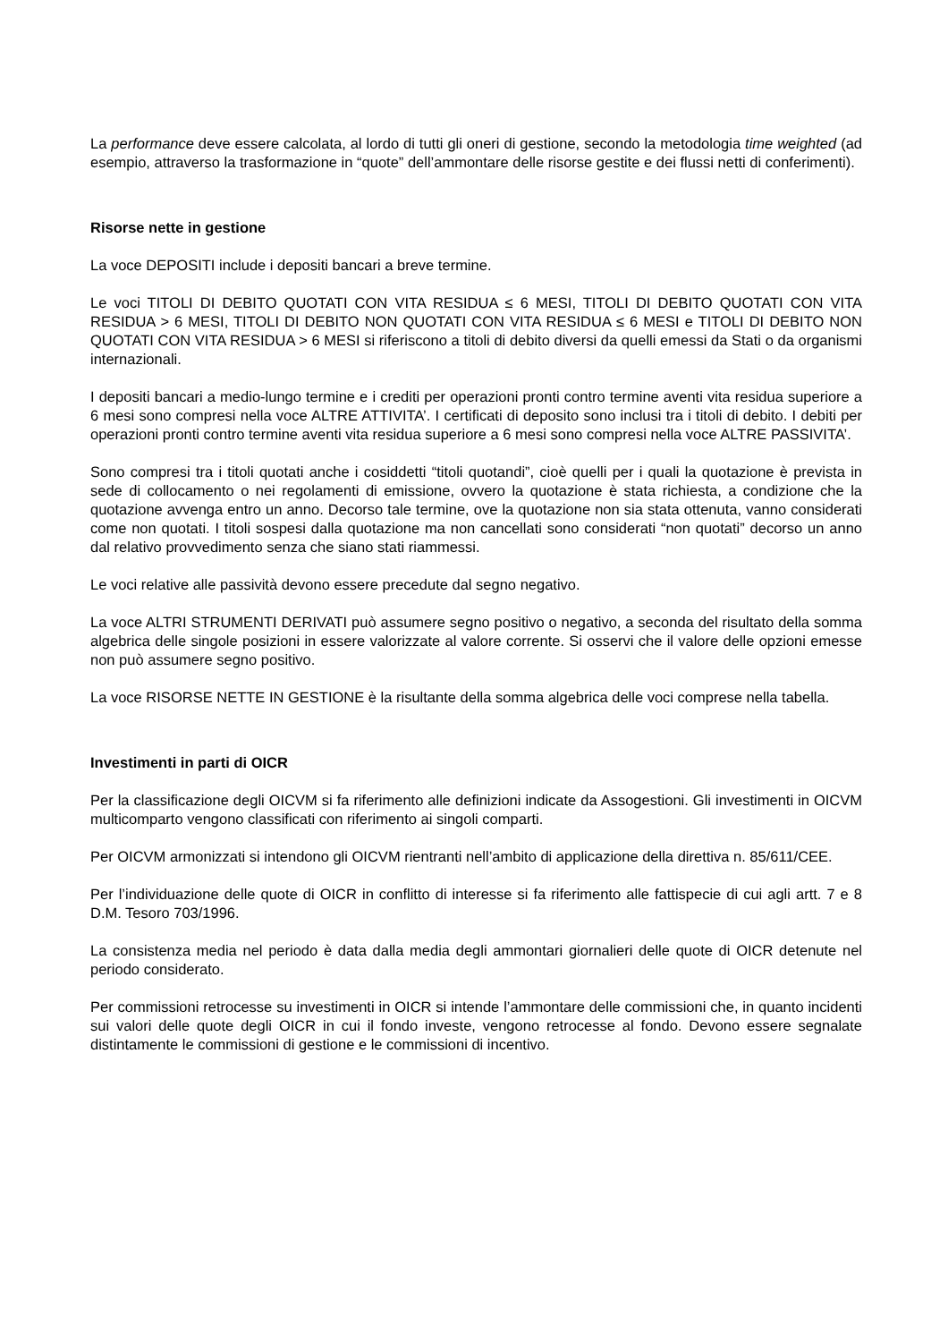La performance deve essere calcolata, al lordo di tutti gli oneri di gestione, secondo la metodologia time weighted (ad esempio, attraverso la trasformazione in “quote” dell’ammontare delle risorse gestite e dei flussi netti di conferimenti).
Risorse nette in gestione
La voce DEPOSITI include i depositi bancari a breve termine.
Le voci TITOLI DI DEBITO QUOTATI CON VITA RESIDUA ≤ 6 MESI, TITOLI DI DEBITO QUOTATI CON VITA RESIDUA > 6 MESI, TITOLI DI DEBITO NON QUOTATI CON VITA RESIDUA ≤ 6 MESI e TITOLI DI DEBITO NON QUOTATI CON VITA RESIDUA > 6 MESI si riferiscono a titoli di debito diversi da quelli emessi da Stati o da organismi internazionali.
I depositi bancari a medio-lungo termine e i crediti per operazioni pronti contro termine aventi vita residua superiore a 6 mesi sono compresi nella voce ALTRE ATTIVITA’. I certificati di deposito sono inclusi tra i titoli di debito. I debiti per operazioni pronti contro termine aventi vita residua superiore a 6 mesi sono compresi nella voce ALTRE PASSIVITA’.
Sono compresi tra i titoli quotati anche i cosiddetti “titoli quotandi”, cioè quelli per i quali la quotazione è prevista in sede di collocamento o nei regolamenti di emissione, ovvero la quotazione è stata richiesta, a condizione che la quotazione avvenga entro un anno. Decorso tale termine, ove la quotazione non sia stata ottenuta, vanno considerati come non quotati. I titoli sospesi dalla quotazione ma non cancellati sono considerati “non quotati” decorso un anno dal relativo provvedimento senza che siano stati riammessi.
Le voci relative alle passività devono essere precedute dal segno negativo.
La voce ALTRI STRUMENTI DERIVATI può assumere segno positivo o negativo, a seconda del risultato della somma algebrica delle singole posizioni in essere valorizzate al valore corrente. Si osservi che il valore delle opzioni emesse non può assumere segno positivo.
La voce RISORSE NETTE IN GESTIONE è la risultante della somma algebrica delle voci comprese nella tabella.
Investimenti in parti di OICR
Per la classificazione degli OICVM si fa riferimento alle definizioni indicate da Assogestioni. Gli investimenti in OICVM multicomparto vengono classificati con riferimento ai singoli comparti.
Per OICVM armonizzati si intendono gli OICVM rientranti nell’ambito di applicazione della direttiva n. 85/611/CEE.
Per l’individuazione delle quote di OICR in conflitto di interesse si fa riferimento alle fattispecie di cui agli artt. 7 e 8 D.M. Tesoro 703/1996.
La consistenza media nel periodo è data dalla media degli ammontari giornalieri delle quote di OICR detenute nel periodo considerato.
Per commissioni retrocesse su investimenti in OICR si intende l’ammontare delle commissioni che, in quanto incidenti sui valori delle quote degli OICR in cui il fondo investe, vengono retrocesse al fondo. Devono essere segnalate distintamente le commissioni di gestione e le commissioni di incentivo.